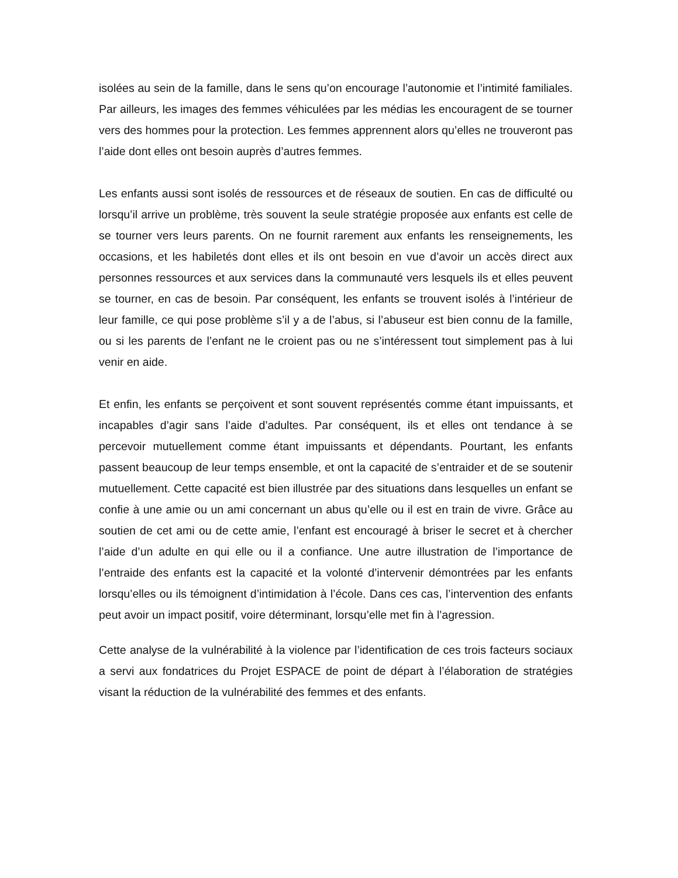isolées au sein de la famille, dans le sens qu’on encourage l’autonomie et l’intimité familiales. Par ailleurs, les images des femmes véhiculées par les médias les encouragent de se tourner vers des hommes pour la protection. Les femmes apprennent alors qu’elles ne trouveront pas l’aide dont elles ont besoin auprès d’autres femmes.
Les enfants aussi sont isolés de ressources et de réseaux de soutien. En cas de difficulté ou lorsqu’il arrive un problème, très souvent la seule stratégie proposée aux enfants est celle de se tourner vers leurs parents. On ne fournit rarement aux enfants les renseignements, les occasions, et les habiletés dont elles et ils ont besoin en vue d’avoir un accès direct aux personnes ressources et aux services dans la communauté vers lesquels ils et elles peuvent se tourner, en cas de besoin. Par conséquent, les enfants se trouvent isolés à l’intérieur de leur famille, ce qui pose problème s’il y a de l’abus, si l’abuseur est bien connu de la famille, ou si les parents de l’enfant ne le croient pas ou ne s’intéressent tout simplement pas à lui venir en aide.
Et enfin, les enfants se perçoivent et sont souvent représentés comme étant impuissants, et incapables d’agir sans l’aide d’adultes. Par conséquent, ils et elles ont tendance à se percevoir mutuellement comme étant impuissants et dépendants. Pourtant, les enfants passent beaucoup de leur temps ensemble, et ont la capacité de s’entraider et de se soutenir mutuellement. Cette capacité est bien illustrée par des situations dans lesquelles un enfant se confie à une amie ou un ami concernant un abus qu’elle ou il est en train de vivre. Grâce au soutien de cet ami ou de cette amie, l’enfant est encouragé à briser le secret et à chercher l’aide d’un adulte en qui elle ou il a confiance. Une autre illustration de l’importance de l’entraide des enfants est la capacité et la volonté d’intervenir démontrées par les enfants lorsqu’elles ou ils témoignent d’intimidation à l’école. Dans ces cas, l’intervention des enfants peut avoir un impact positif, voire déterminant, lorsqu’elle met fin à l’agression.
Cette analyse de la vulnérabilité à la violence par l’identification de ces trois facteurs sociaux a servi aux fondatrices du Projet ESPACE de point de départ à l’élaboration de stratégies visant la réduction de la vulnérabilité des femmes et des enfants.